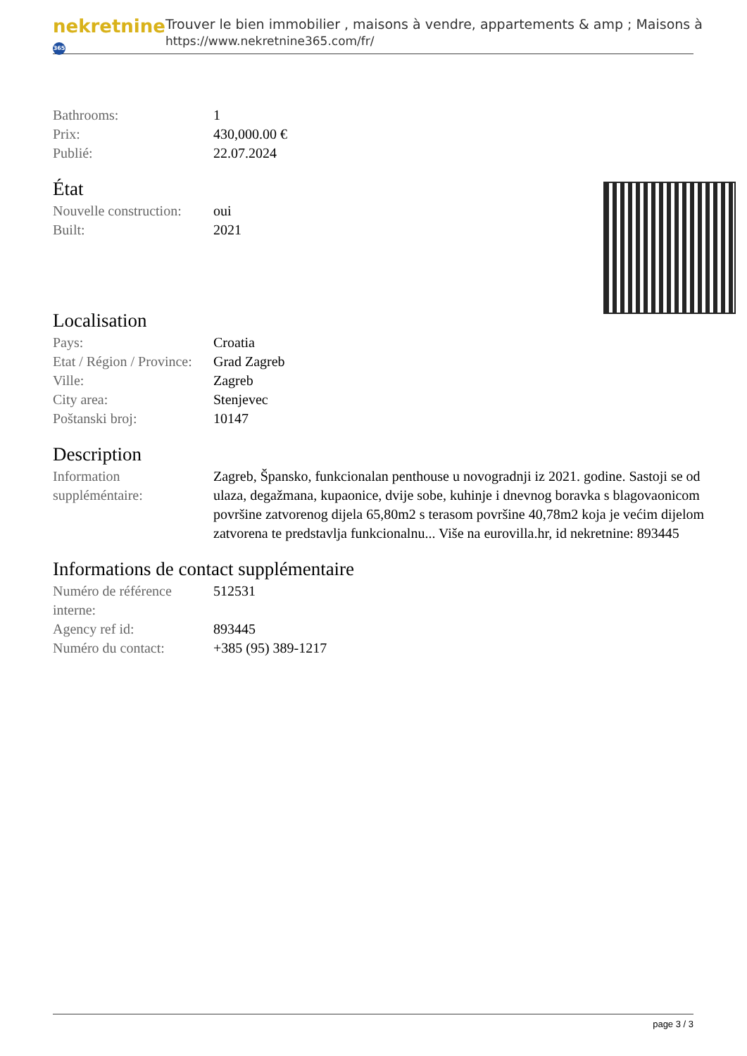nekretnine 365
Trouver le bien immobilier , maisons à vendre, appartements & amp ; Maisons à
https://www.nekretnine365.com/fr/
| Bathrooms: | 1 |
| Prix: | 430,000.00 € |
| Publié: | 22.07.2024 |
État
| Nouvelle construction: | oui |
| Built: | 2021 |
Localisation
| Pays: | Croatia |
| Etat / Région / Province: | Grad Zagreb |
| Ville: | Zagreb |
| City area: | Stenjevec |
| Poštanski broj: | 10147 |
Description
| Information suppléméntaire: | Zagreb, Špansko, funkcionalan penthouse u novogradnji iz 2021. godine. Sastoji se od ulaza, degažmana, kupaonice, dvije sobe, kuhinje i dnevnog boravka s blagovaonicom površine zatvorenog dijela 65,80m2 s terasom površine 40,78m2 koja je većim dijelom zatvorena te predstavlja funkcionalnu... Više na eurovilla.hr, id nekretnine: 893445 |
Informations de contact supplémentaire
| Numéro de référence interne: | 512531 |
| Agency ref id: | 893445 |
| Numéro du contact: | +385 (95) 389-1217 |
page 3 / 3